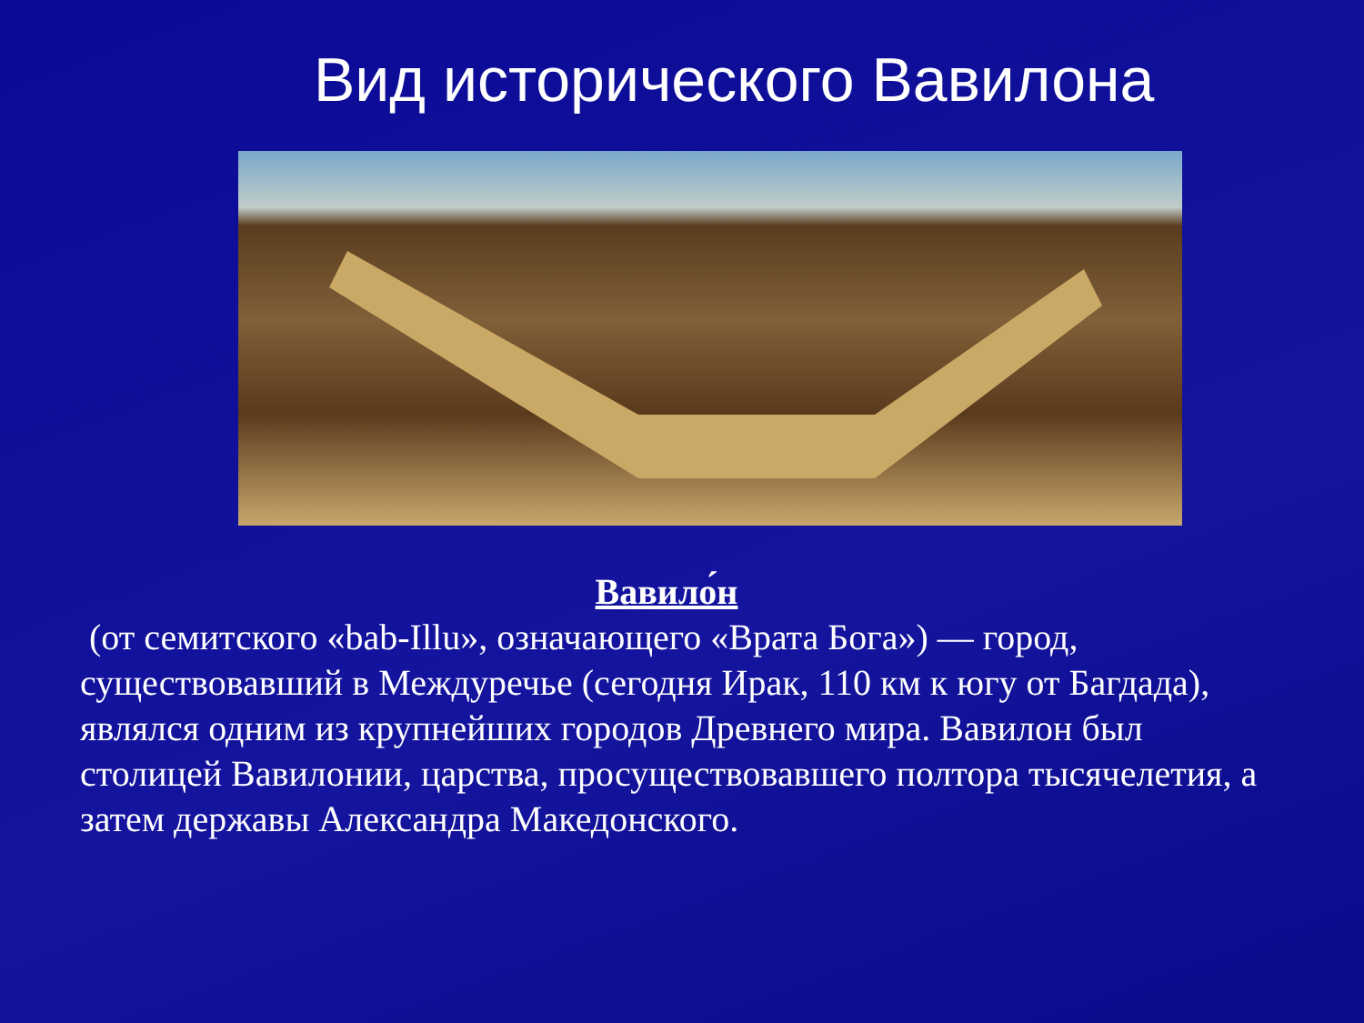Вид исторического Вавилона
Вавило́н
(от семитского «bab-Illu», означающего «Врата Бога») — город, существовавший в Междуречье (сегодня Ирак, 110 км к югу от Багдада), являлся одним из крупнейших городов Древнего мира. Вавилон был столицей Вавилонии, царства, просуществовавшего полтора тысячелетия, а затем державы Александра Македонского.